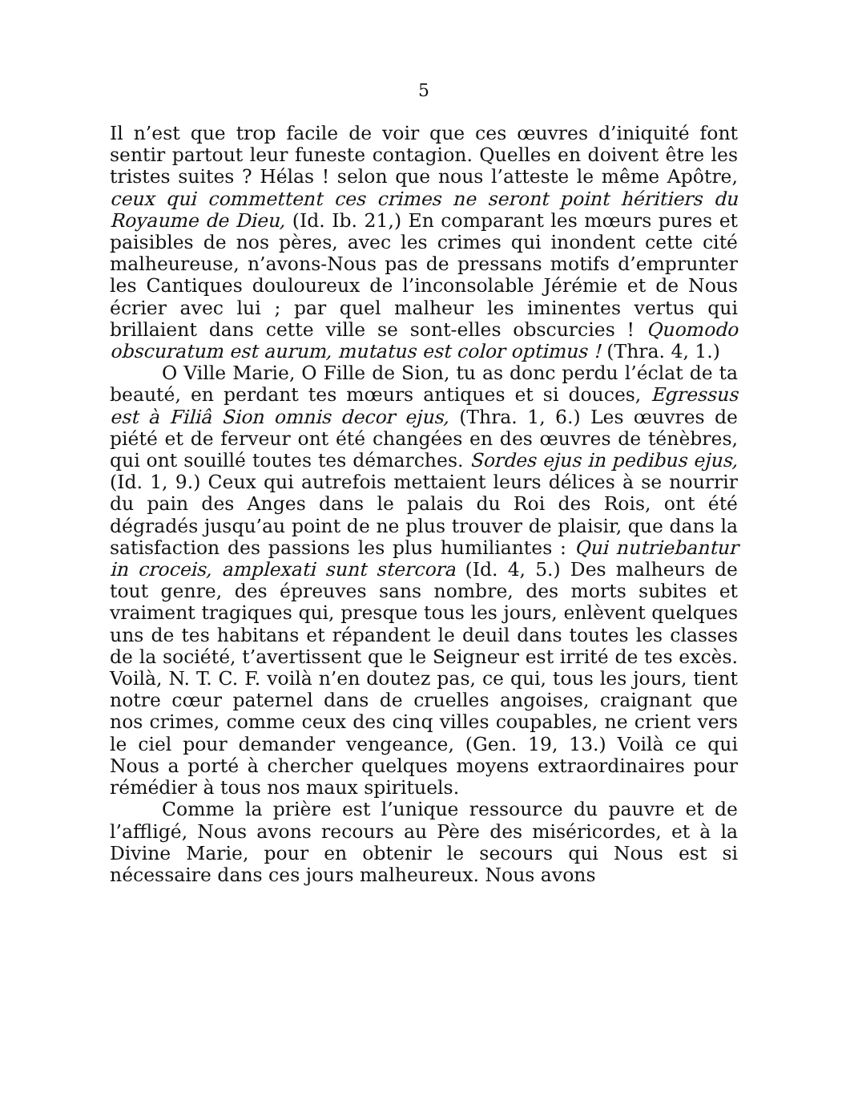5
Il n’est que trop facile de voir que ces œuvres d’iniquité font sentir partout leur funeste contagion. Quelles en doivent être les tristes suites ? Hélas ! selon que nous l’atteste le même Apôtre, ceux qui commettent ces crimes ne seront point héritiers du Royaume de Dieu, (Id. Ib. 21,) En comparant les mœurs pures et paisibles de nos pères, avec les crimes qui inondent cette cité malheureuse, n’avons-Nous pas de pressans motifs d’emprunter les Cantiques douloureux de l’inconsolable Jérémie et de Nous écrier avec lui ; par quel malheur les iminentes vertus qui brillaient dans cette ville se sont-elles obscurcies ! Quomodo obscuratum est aurum, mutatus est color optimus ! (Thra. 4, 1.)
O Ville Marie, O Fille de Sion, tu as donc perdu l’éclat de ta beauté, en perdant tes mœurs antiques et si douces, Egressus est à Filiâ Sion omnis decor ejus, (Thra. 1, 6.) Les œuvres de piété et de ferveur ont été changées en des œuvres de ténèbres, qui ont souillé toutes tes démarches. Sordes ejus in pedibus ejus, (Id. 1, 9.) Ceux qui autrefois mettaient leurs délices à se nourrir du pain des Anges dans le palais du Roi des Rois, ont été dégradés jusqu’au point de ne plus trouver de plaisir, que dans la satisfaction des passions les plus humiliantes : Qui nutriebantur in croceis, amplexati sunt stercora (Id. 4, 5.) Des malheurs de tout genre, des épreuves sans nombre, des morts subites et vraiment tragiques qui, presque tous les jours, enlèvent quelques uns de tes habitans et répandent le deuil dans toutes les classes de la société, t’avertissent que le Seigneur est irrité de tes excès. Voilà, N. T. C. F. voilà n’en doutez pas, ce qui, tous les jours, tient notre cœur paternel dans de cruelles angoises, craignant que nos crimes, comme ceux des cinq villes coupables, ne crient vers le ciel pour demander vengeance, (Gen. 19, 13.) Voilà ce qui Nous a porté à chercher quelques moyens extraordinaires pour rémédier à tous nos maux spirituels.
Comme la prière est l’unique ressource du pauvre et de l’affligé, Nous avons recours au Père des miséricordes, et à la Divine Marie, pour en obtenir le secours qui Nous est si nécessaire dans ces jours malheureux. Nous avons